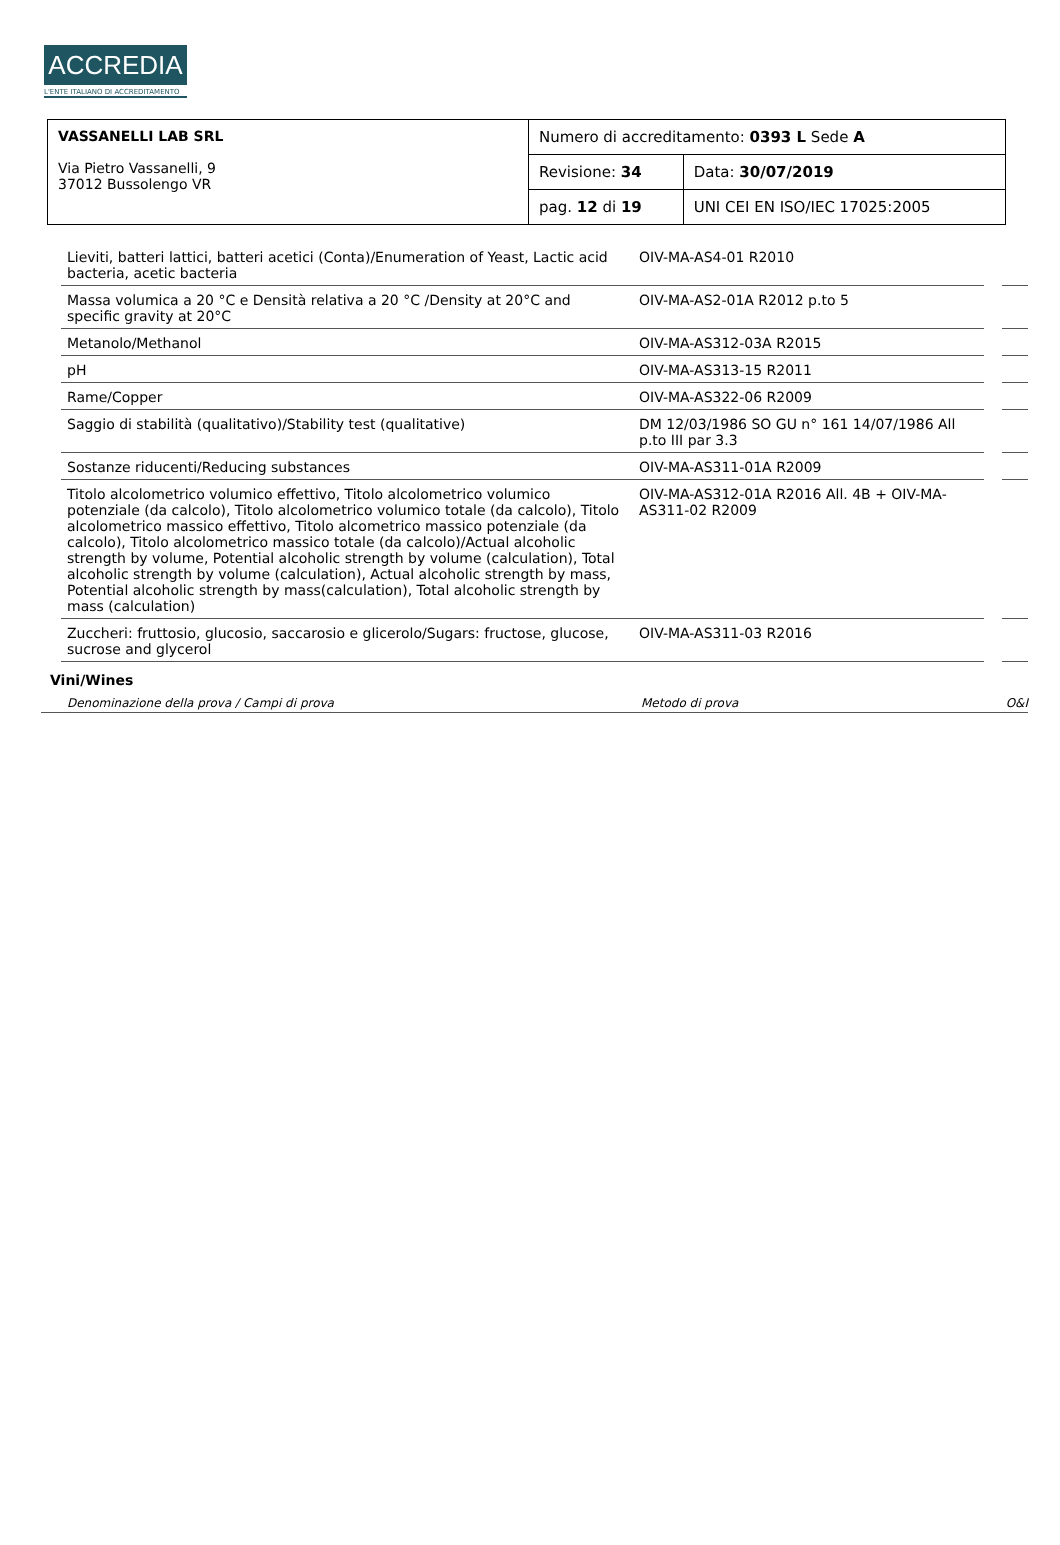ACCREDIA
L'ENTE ITALIANO DI ACCREDITAMENTO
| VASSANELLI LAB SRL Via Pietro Vassanelli, 9 37012 Bussolengo VR | Numero di accreditamento: 0393 L Sede A | |
| | Revisione: 34 | Data: 30/07/2019 |
| | pag. 12 di 19 | UNI CEI EN ISO/IEC 17025:2005 |
| Lieviti, batteri lattici, batteri acetici (Conta)/Enumeration of Yeast, Lactic acid bacteria, acetic bacteria | OIV-MA-AS4-01 R2010 | | |
| Massa volumica a 20 °C e Densità relativa a 20 °C /Density at 20°C and specific gravity at 20°C | OIV-MA-AS2-01A R2012 p.to 5 | | |
| Metanolo/Methanol | OIV-MA-AS312-03A R2015 | | |
| pH | OIV-MA-AS313-15 R2011 | | |
| Rame/Copper | OIV-MA-AS322-06 R2009 | | |
| Saggio di stabilità (qualitativo)/Stability test (qualitative) | DM 12/03/1986 SO GU n° 161 14/07/1986 All p.to III par 3.3 | | |
| Sostanze riducenti/Reducing substances | OIV-MA-AS311-01A R2009 | | |
| Titolo alcolometrico volumico effettivo, Titolo alcolometrico volumico potenziale (da calcolo), Titolo alcolometrico volumico totale (da calcolo), Titolo alcolometrico massico effettivo, Titolo alcometrico massico potenziale (da calcolo), Titolo alcolometrico massico totale (da calcolo)/Actual alcoholic strength by volume, Potential alcoholic strength by volume (calculation), Total alcoholic strength by volume (calculation), Actual alcoholic strength by mass, Potential alcoholic strength by mass(calculation), Total alcoholic strength by mass (calculation) | OIV-MA-AS312-01A R2016 All. 4B + OIV-MA-AS311-02 R2009 | | |
| Zuccheri: fruttosio, glucosio, saccarosio e glicerolo/Sugars: fructose, glucose, sucrose and glycerol | OIV-MA-AS311-03 R2016 | | |
Vini/Wines
Denominazione della prova / Campi di prova Metodo di prova O&I